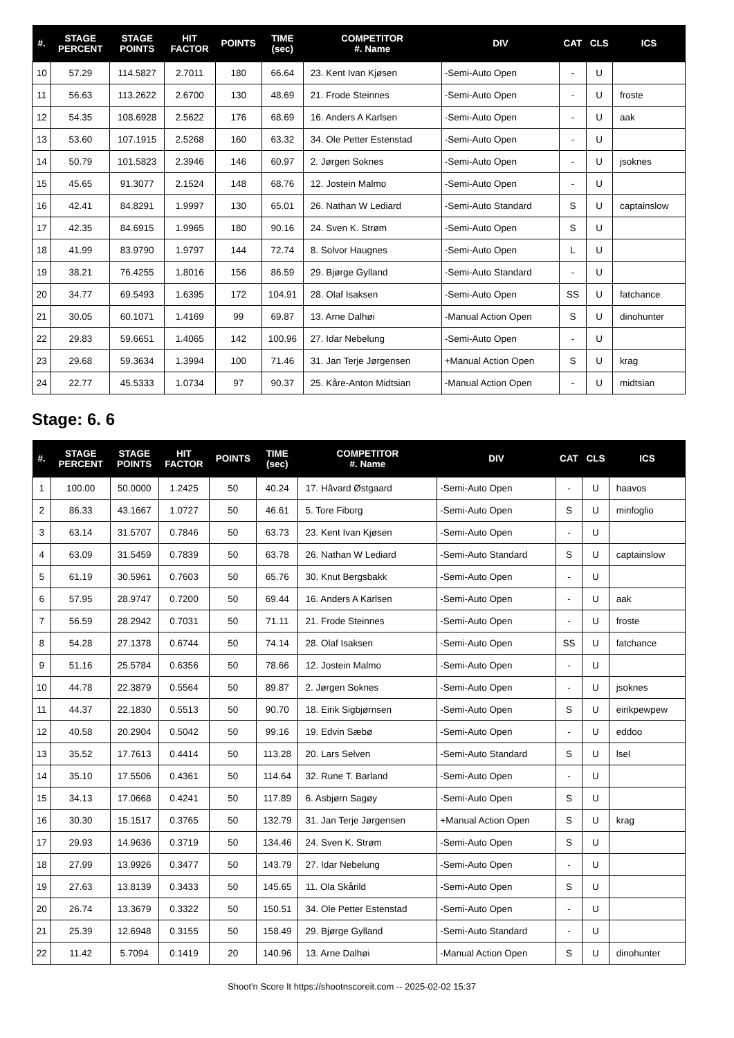| #. | STAGE PERCENT | STAGE POINTS | HIT FACTOR | POINTS | TIME (sec) | COMPETITOR #. Name | DIV | CAT | CLS | ICS |
| --- | --- | --- | --- | --- | --- | --- | --- | --- | --- | --- |
| 10 | 57.29 | 114.5827 | 2.7011 | 180 | 66.64 | 23. Kent Ivan Kjøsen | -Semi-Auto Open | - | U | |
| 11 | 56.63 | 113.2622 | 2.6700 | 130 | 48.69 | 21. Frode Steinnes | -Semi-Auto Open | - | U | froste |
| 12 | 54.35 | 108.6928 | 2.5622 | 176 | 68.69 | 16. Anders A Karlsen | -Semi-Auto Open | - | U | aak |
| 13 | 53.60 | 107.1915 | 2.5268 | 160 | 63.32 | 34. Ole Petter Estenstad | -Semi-Auto Open | - | U | |
| 14 | 50.79 | 101.5823 | 2.3946 | 146 | 60.97 | 2. Jørgen Soknes | -Semi-Auto Open | - | U | jsoknes |
| 15 | 45.65 | 91.3077 | 2.1524 | 148 | 68.76 | 12. Jostein Malmo | -Semi-Auto Open | - | U | |
| 16 | 42.41 | 84.8291 | 1.9997 | 130 | 65.01 | 26. Nathan W Lediard | -Semi-Auto Standard | S | U | captainslow |
| 17 | 42.35 | 84.6915 | 1.9965 | 180 | 90.16 | 24. Sven K. Strøm | -Semi-Auto Open | S | U | |
| 18 | 41.99 | 83.9790 | 1.9797 | 144 | 72.74 | 8. Solvor Haugnes | -Semi-Auto Open | L | U | |
| 19 | 38.21 | 76.4255 | 1.8016 | 156 | 86.59 | 29. Bjørge Gylland | -Semi-Auto Standard | - | U | |
| 20 | 34.77 | 69.5493 | 1.6395 | 172 | 104.91 | 28. Olaf Isaksen | -Semi-Auto Open | SS | U | fatchance |
| 21 | 30.05 | 60.1071 | 1.4169 | 99 | 69.87 | 13. Arne Dalhøi | -Manual Action Open | S | U | dinohunter |
| 22 | 29.83 | 59.6651 | 1.4065 | 142 | 100.96 | 27. Idar Nebelung | -Semi-Auto Open | - | U | |
| 23 | 29.68 | 59.3634 | 1.3994 | 100 | 71.46 | 31. Jan Terje Jørgensen | +Manual Action Open | S | U | krag |
| 24 | 22.77 | 45.5333 | 1.0734 | 97 | 90.37 | 25. Kåre-Anton Midtsian | -Manual Action Open | - | U | midtsian |
Stage: 6. 6
| #. | STAGE PERCENT | STAGE POINTS | HIT FACTOR | POINTS | TIME (sec) | COMPETITOR #. Name | DIV | CAT | CLS | ICS |
| --- | --- | --- | --- | --- | --- | --- | --- | --- | --- | --- |
| 1 | 100.00 | 50.0000 | 1.2425 | 50 | 40.24 | 17. Håvard Østgaard | -Semi-Auto Open | - | U | haavos |
| 2 | 86.33 | 43.1667 | 1.0727 | 50 | 46.61 | 5. Tore Fiborg | -Semi-Auto Open | S | U | minfoglio |
| 3 | 63.14 | 31.5707 | 0.7846 | 50 | 63.73 | 23. Kent Ivan Kjøsen | -Semi-Auto Open | - | U | |
| 4 | 63.09 | 31.5459 | 0.7839 | 50 | 63.78 | 26. Nathan W Lediard | -Semi-Auto Standard | S | U | captainslow |
| 5 | 61.19 | 30.5961 | 0.7603 | 50 | 65.76 | 30. Knut Bergsbakk | -Semi-Auto Open | - | U | |
| 6 | 57.95 | 28.9747 | 0.7200 | 50 | 69.44 | 16. Anders A Karlsen | -Semi-Auto Open | - | U | aak |
| 7 | 56.59 | 28.2942 | 0.7031 | 50 | 71.11 | 21. Frode Steinnes | -Semi-Auto Open | - | U | froste |
| 8 | 54.28 | 27.1378 | 0.6744 | 50 | 74.14 | 28. Olaf Isaksen | -Semi-Auto Open | SS | U | fatchance |
| 9 | 51.16 | 25.5784 | 0.6356 | 50 | 78.66 | 12. Jostein Malmo | -Semi-Auto Open | - | U | |
| 10 | 44.78 | 22.3879 | 0.5564 | 50 | 89.87 | 2. Jørgen Soknes | -Semi-Auto Open | - | U | jsoknes |
| 11 | 44.37 | 22.1830 | 0.5513 | 50 | 90.70 | 18. Eirik Sigbjørnsen | -Semi-Auto Open | S | U | eirikpewpew |
| 12 | 40.58 | 20.2904 | 0.5042 | 50 | 99.16 | 19. Edvin Sæbø | -Semi-Auto Open | - | U | eddoo |
| 13 | 35.52 | 17.7613 | 0.4414 | 50 | 113.28 | 20. Lars Selven | -Semi-Auto Standard | S | U | lsel |
| 14 | 35.10 | 17.5506 | 0.4361 | 50 | 114.64 | 32. Rune T. Barland | -Semi-Auto Open | - | U | |
| 15 | 34.13 | 17.0668 | 0.4241 | 50 | 117.89 | 6. Asbjørn Sagøy | -Semi-Auto Open | S | U | |
| 16 | 30.30 | 15.1517 | 0.3765 | 50 | 132.79 | 31. Jan Terje Jørgensen | +Manual Action Open | S | U | krag |
| 17 | 29.93 | 14.9636 | 0.3719 | 50 | 134.46 | 24. Sven K. Strøm | -Semi-Auto Open | S | U | |
| 18 | 27.99 | 13.9926 | 0.3477 | 50 | 143.79 | 27. Idar Nebelung | -Semi-Auto Open | - | U | |
| 19 | 27.63 | 13.8139 | 0.3433 | 50 | 145.65 | 11. Ola Skårild | -Semi-Auto Open | S | U | |
| 20 | 26.74 | 13.3679 | 0.3322 | 50 | 150.51 | 34. Ole Petter Estenstad | -Semi-Auto Open | - | U | |
| 21 | 25.39 | 12.6948 | 0.3155 | 50 | 158.49 | 29. Bjørge Gylland | -Semi-Auto Standard | - | U | |
| 22 | 11.42 | 5.7094 | 0.1419 | 20 | 140.96 | 13. Arne Dalhøi | -Manual Action Open | S | U | dinohunter |
Shoot'n Score It https://shootnscoreit.com -- 2025-02-02 15:37